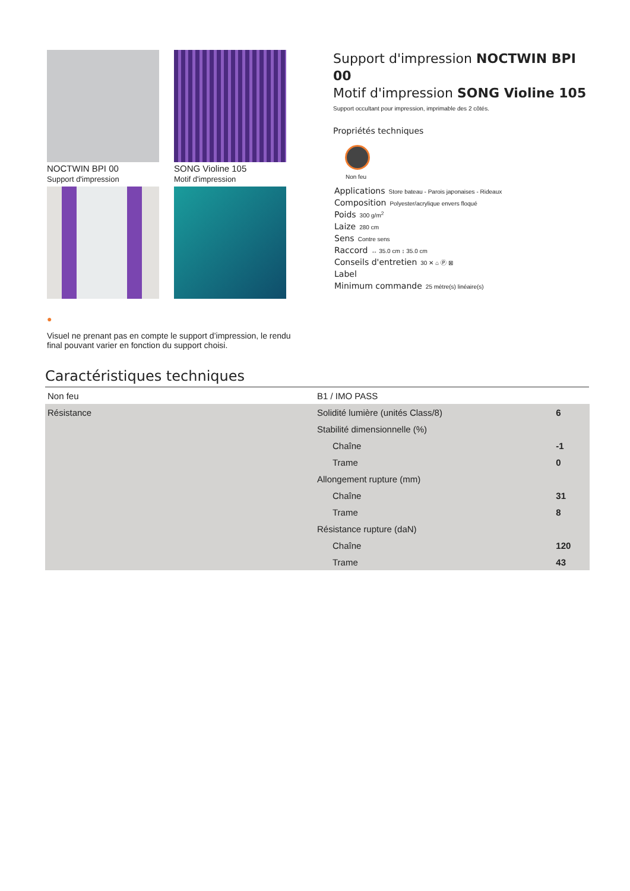NOCTWIN BPI 00
Support d'impression
SONG Violine 105
Motif d'impression
●
Visuel ne prenant pas en compte le support d’impression, le rendu final pouvant varier en fonction du support choisi.
Support d'impression NOCTWIN BPI 00
Motif d'impression SONG Violine 105
Support occultant pour impression, imprimable des 2 côtés.
Propriétés techniques
Non feu
Applications Store bateau - Parois japonaises - Rideaux
Composition Polyester/acrylique envers floqué
Poids 300 g/m<sup>2</sup>
Laize 280 cm
Sens Contre sens
Raccord ↔ 35.0 cm ↕ 35.0 cm
Conseils d'entretien 30 ✕ ⌂ Ⓟ ⊠
Label
Minimum commande 25 mètre(s) linéaire(s)
Caractéristiques techniques
| Non feu | B1 / IMO PASS | |
| Résistance | Solidité lumière (unités Class/8) | 6 |
| | Stabilité dimensionnelle (%) | |
| | Chaîne | -1 |
| | Trame | 0 |
| | Allongement rupture (mm) | |
| | Chaîne | 31 |
| | Trame | 8 |
| | Résistance rupture (daN) | |
| | Chaîne | 120 |
| | Trame | 43 |